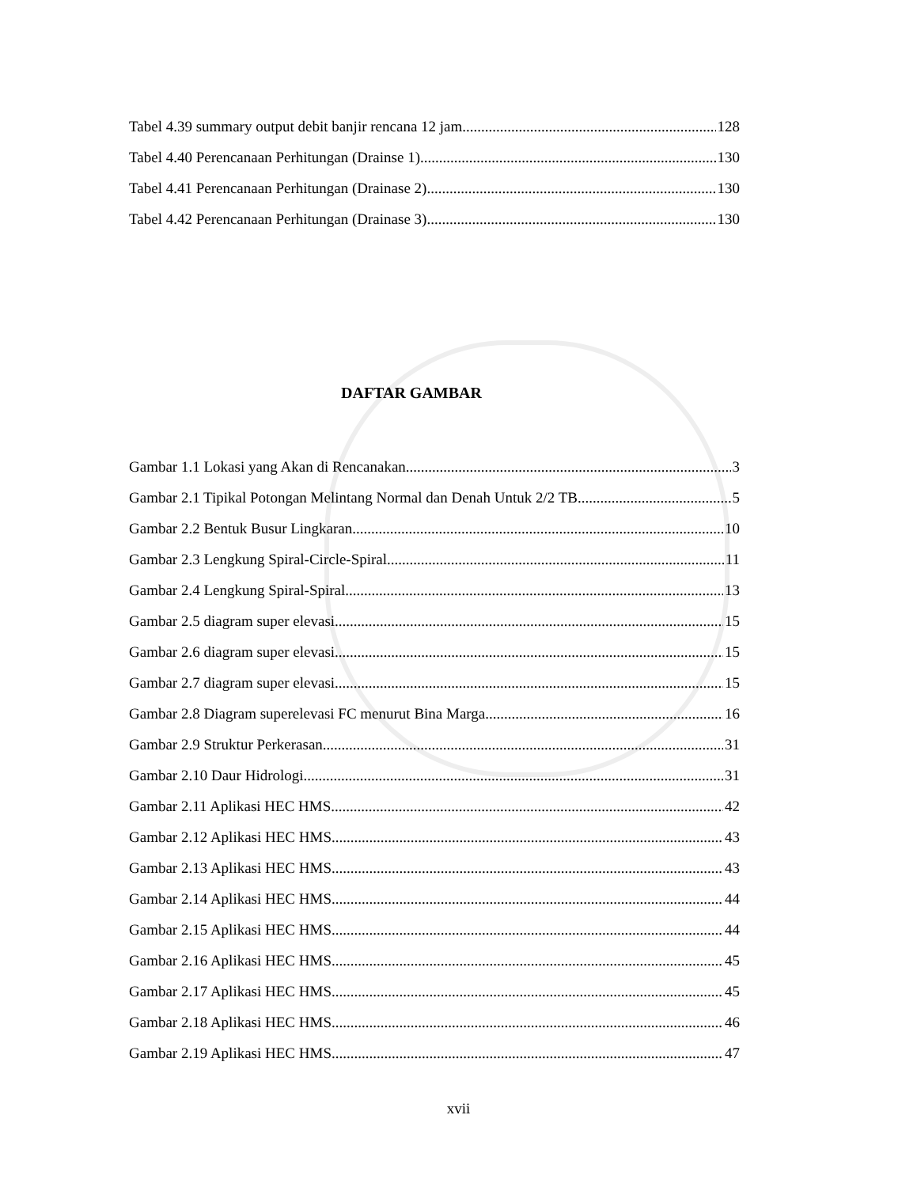Tabel 4.39 summary output debit banjir rencana 12 jam 128
Tabel 4.40 Perencanaan Perhitungan (Drainse 1) 130
Tabel 4.41 Perencanaan Perhitungan (Drainase 2) 130
Tabel 4.42 Perencanaan Perhitungan (Drainase 3) 130
DAFTAR GAMBAR
Gambar 1.1 Lokasi yang Akan di Rencanakan 3
Gambar 2.1 Tipikal Potongan Melintang Normal dan Denah Untuk 2/2 TB 5
Gambar 2.2 Bentuk Busur Lingkaran 10
Gambar 2.3 Lengkung Spiral-Circle-Spiral 11
Gambar 2.4 Lengkung Spiral-Spiral 13
Gambar 2.5 diagram super elevasi 15
Gambar 2.6 diagram super elevasi 15
Gambar 2.7 diagram super elevasi 15
Gambar 2.8 Diagram superelevasi FC menurut Bina Marga 16
Gambar 2.9 Struktur Perkerasan 31
Gambar 2.10 Daur Hidrologi 31
Gambar 2.11 Aplikasi HEC HMS 42
Gambar 2.12 Aplikasi HEC HMS 43
Gambar 2.13 Aplikasi HEC HMS 43
Gambar 2.14 Aplikasi HEC HMS 44
Gambar 2.15 Aplikasi HEC HMS 44
Gambar 2.16 Aplikasi HEC HMS 45
Gambar 2.17 Aplikasi HEC HMS 45
Gambar 2.18 Aplikasi HEC HMS 46
Gambar 2.19 Aplikasi HEC HMS 47
xvii